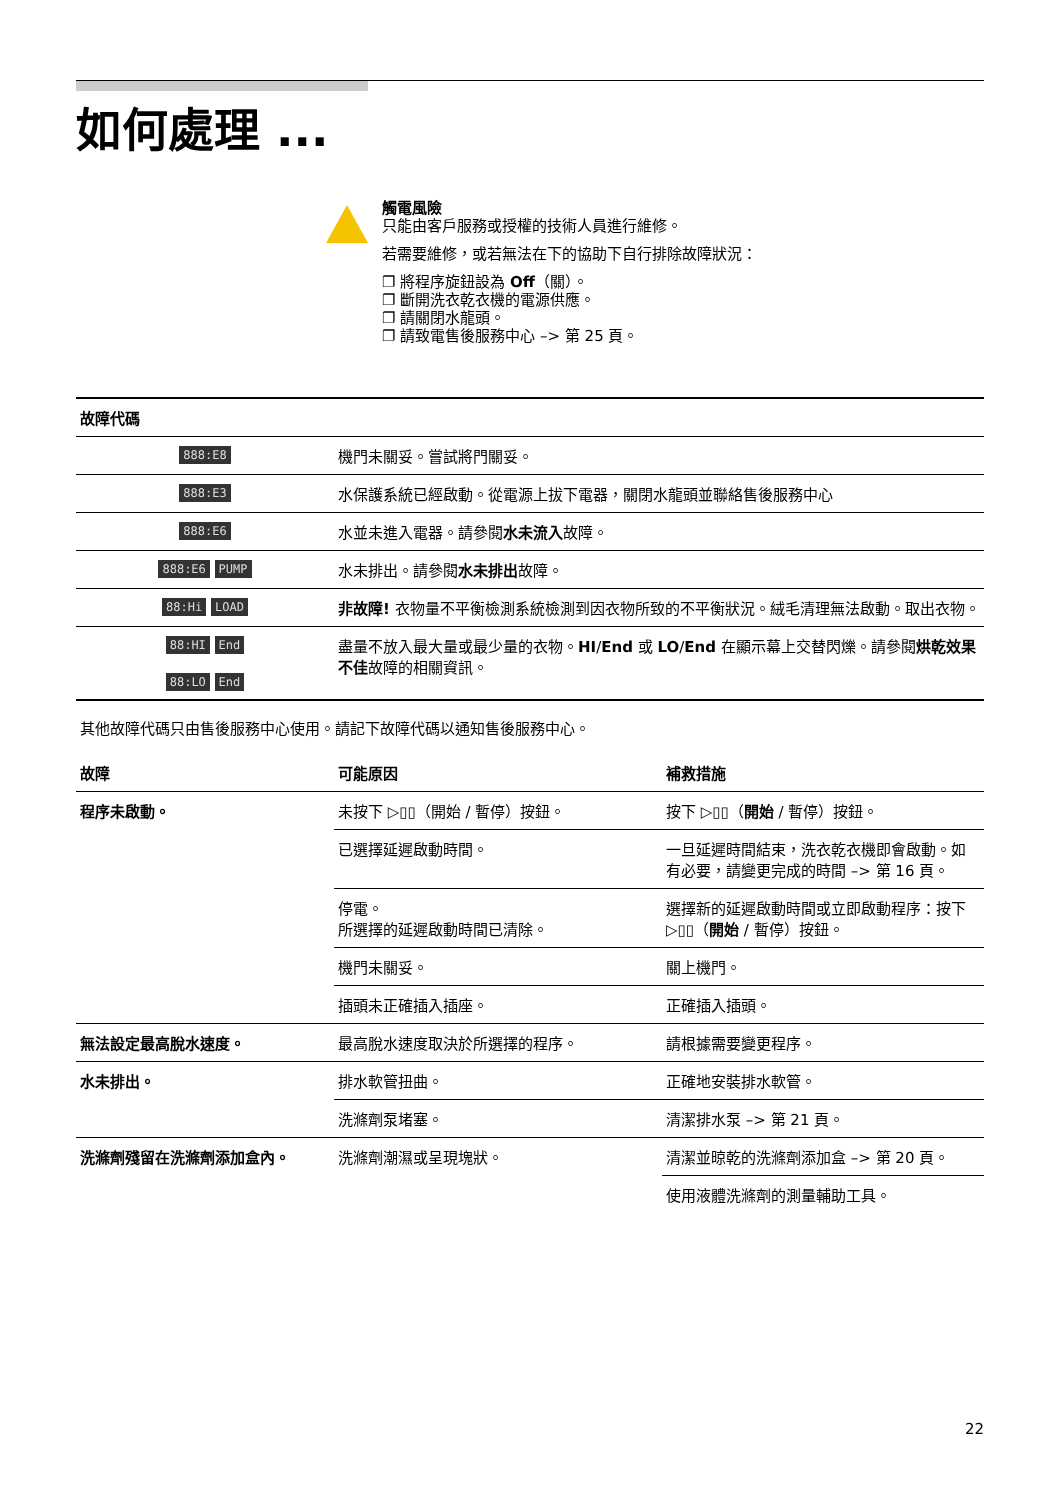如何處理 ...
觸電風險
只能由客戶服務或授權的技術人員進行維修。
若需要維修，或若無法在下的協助下自行排除故障狀況：
❐ 將程序旋鈕設為 Off（關）。
❐ 斷開洗衣乾衣機的電源供應。
❐ 請關閉水龍頭。
❐ 請致電售後服務中心 –> 第 25 頁。
| 故障代碼 | |
| --- | --- |
| 888:E8 | 機門未關妥。嘗試將門關妥。 |
| 888:E3 | 水保護系統已經啟動。從電源上拔下電器，關閉水龍頭並聯絡售後服務中心 |
| 888:E6 | 水並未進入電器。請參閱 水未流入 故障。 |
| 888:E6 PUMP | 水未排出。請參閱 水未排出 故障。 |
| 88:Hi LOAD | 非故障! 衣物量不平衡檢測系統檢測到因衣物所致的不平衡狀況。絨毛清理無法啟動。取出衣物。 |
| 88:HI End 88:LO End | 盡量不放入最大量或最少量的衣物。 HI / End 或 LO / End 在顯示幕上交替閃爍。請參閱 烘乾效果不佳 故障的相關資訊。 |
其他故障代碼只由售後服務中心使用。請記下故障代碼以通知售後服務中心。
| 故障 | 可能原因 | 補救措施 |
| --- | --- | --- |
| 程序未啟動。 | 未按下 ▷▯▯（開始 / 暫停）按鈕。 | 按下 ▷▯▯（ 開始 / 暫停）按鈕。 |
| | 已選擇延遲啟動時間。 | 一旦延遲時間結束，洗衣乾衣機即會啟動。如有必要，請變更完成的時間 –> 第 16 頁。 |
| | 停電。 所選擇的延遲啟動時間已清除。 | 選擇新的延遲啟動時間或立即啟動程序：按下 ▷▯▯（ 開始 / 暫停）按鈕。 |
| | 機門未關妥。 | 關上機門。 |
| | 插頭未正確插入插座。 | 正確插入插頭。 |
| 無法設定最高脫水速度。 | 最高脫水速度取決於所選擇的程序。 | 請根據需要變更程序。 |
| 水未排出。 | 排水軟管扭曲。 | 正確地安裝排水軟管。 |
| | 洗滌劑泵堵塞。 | 清潔排水泵 –> 第 21 頁。 |
| 洗滌劑殘留在洗滌劑添加盒內。 | 洗滌劑潮濕或呈現塊狀。 | 清潔並晾乾的洗滌劑添加盒 –> 第 20 頁。 |
| | | 使用液體洗滌劑的測量輔助工具。 |
22